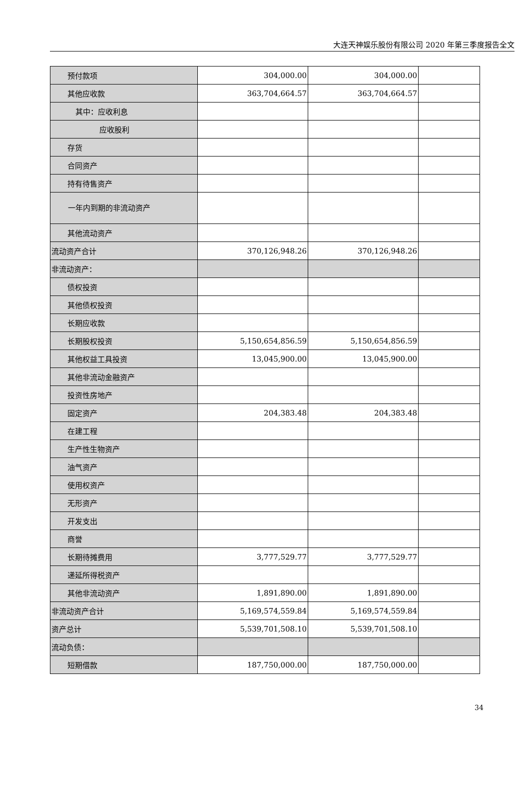大连天神娱乐股份有限公司 2020 年第三季度报告全文
| 预付款项 | 304,000.00 | 304,000.00 | |
| 其他应收款 | 363,704,664.57 | 363,704,664.57 | |
| 其中：应收利息 | | | |
| 应收股利 | | | |
| 存货 | | | |
| 合同资产 | | | |
| 持有待售资产 | | | |
| 一年内到期的非流动资产 | | | |
| 其他流动资产 | | | |
| 流动资产合计 | 370,126,948.26 | 370,126,948.26 | |
| 非流动资产： | | | |
| 债权投资 | | | |
| 其他债权投资 | | | |
| 长期应收款 | | | |
| 长期股权投资 | 5,150,654,856.59 | 5,150,654,856.59 | |
| 其他权益工具投资 | 13,045,900.00 | 13,045,900.00 | |
| 其他非流动金融资产 | | | |
| 投资性房地产 | | | |
| 固定资产 | 204,383.48 | 204,383.48 | |
| 在建工程 | | | |
| 生产性生物资产 | | | |
| 油气资产 | | | |
| 使用权资产 | | | |
| 无形资产 | | | |
| 开发支出 | | | |
| 商誉 | | | |
| 长期待摊费用 | 3,777,529.77 | 3,777,529.77 | |
| 递延所得税资产 | | | |
| 其他非流动资产 | 1,891,890.00 | 1,891,890.00 | |
| 非流动资产合计 | 5,169,574,559.84 | 5,169,574,559.84 | |
| 资产总计 | 5,539,701,508.10 | 5,539,701,508.10 | |
| 流动负债： | | | |
| 短期借款 | 187,750,000.00 | 187,750,000.00 | |
34